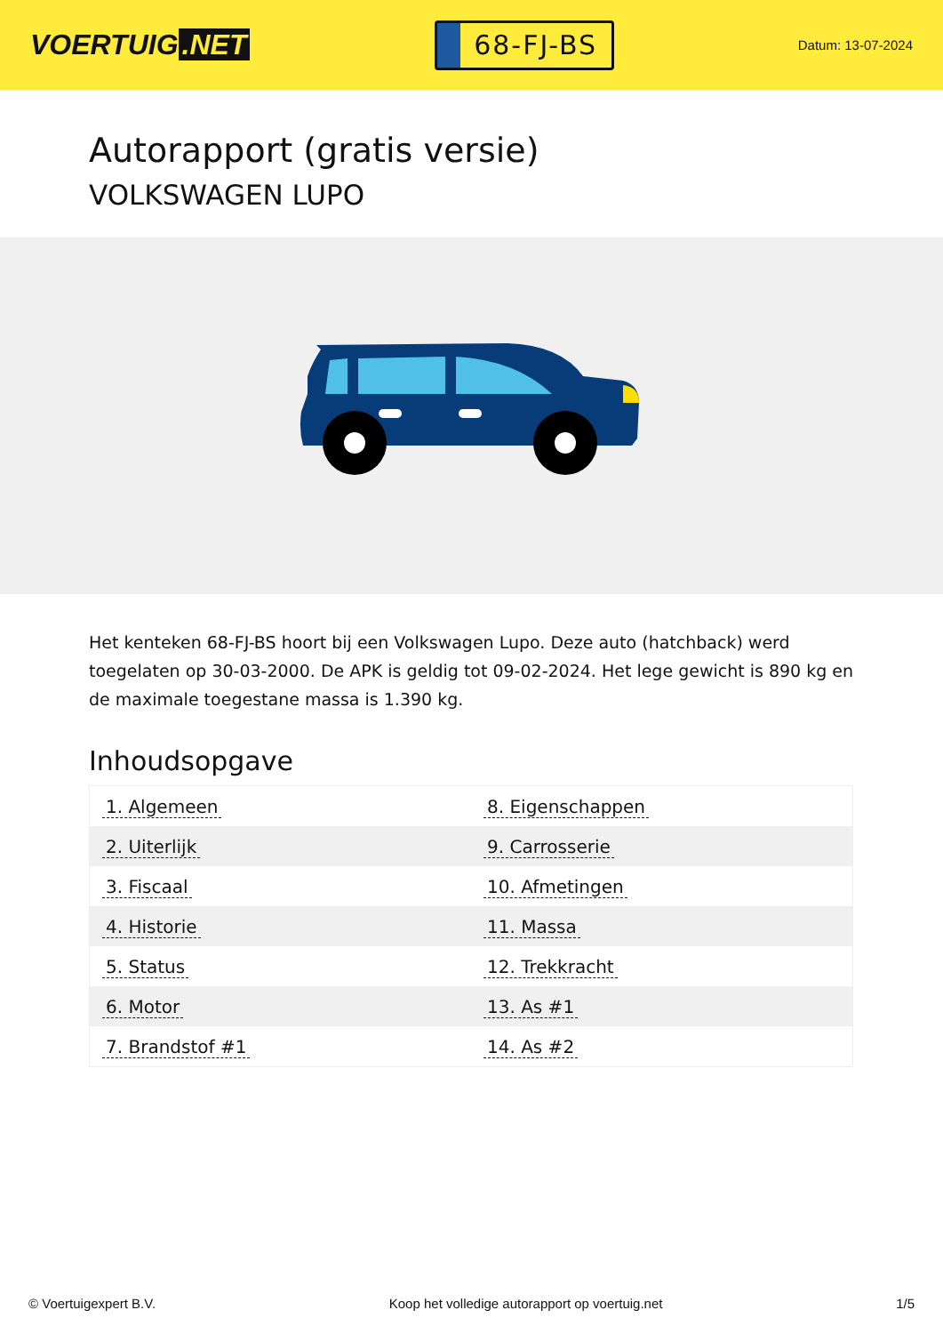VOERTUIG.NET
68-FJ-BS
Datum: 13-07-2024
Autorapport (gratis versie)
VOLKSWAGEN LUPO
Het kenteken 68-FJ-BS hoort bij een Volkswagen Lupo. Deze auto (hatchback) werd toegelaten op 30-03-2000. De APK is geldig tot 09-02-2024. Het lege gewicht is 890 kg en de maximale toegestane massa is 1.390 kg.
Inhoudsopgave
| 1. Algemeen | 8. Eigenschappen |
| 2. Uiterlijk | 9. Carrosserie |
| 3. Fiscaal | 10. Afmetingen |
| 4. Historie | 11. Massa |
| 5. Status | 12. Trekkracht |
| 6. Motor | 13. As #1 |
| 7. Brandstof #1 | 14. As #2 |
© Voertuigexpert B.V. Koop het volledige autorapport op voertuig.net 1/5